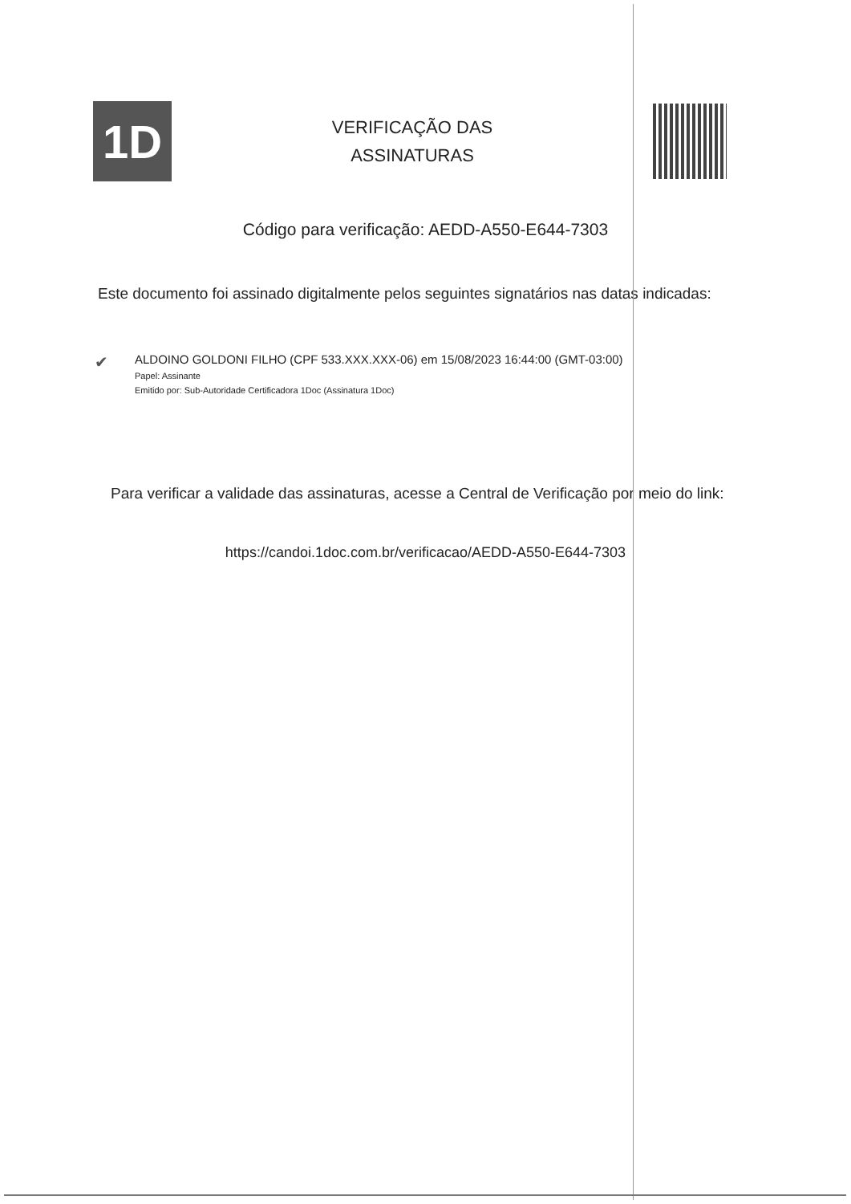1D
VERIFICAÇÃO DAS
ASSINATURAS
Código para verificação: AEDD-A550-E644-7303
Este documento foi assinado digitalmente pelos seguintes signatários nas datas indicadas:
✔
ALDOINO GOLDONI FILHO (CPF 533.XXX.XXX-06) em 15/08/2023 16:44:00 (GMT-03:00)
Papel: Assinante
Emitido por: Sub-Autoridade Certificadora 1Doc (Assinatura 1Doc)
Para verificar a validade das assinaturas, acesse a Central de Verificação por meio do link:
https://candoi.1doc.com.br/verificacao/AEDD-A550-E644-7303